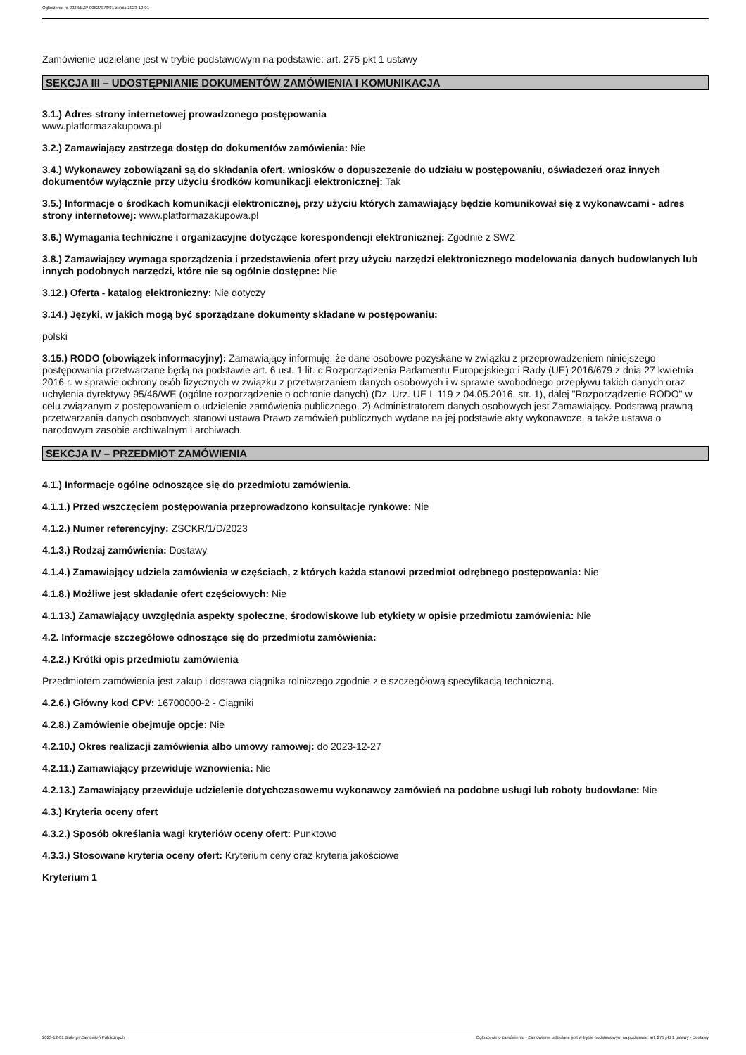Ogłoszenie nr 2023/BZP 00527978/01 z dnia 2023-12-01
Zamówienie udzielane jest w trybie podstawowym na podstawie: art. 275 pkt 1 ustawy
SEKCJA III – UDOSTĘPNIANIE DOKUMENTÓW ZAMÓWIENIA I KOMUNIKACJA
3.1.) Adres strony internetowej prowadzonego postępowania
www.platformazakupowa.pl
3.2.) Zamawiający zastrzega dostęp do dokumentów zamówienia: Nie
3.4.) Wykonawcy zobowiązani są do składania ofert, wniosków o dopuszczenie do udziału w postępowaniu, oświadczeń oraz innych dokumentów wyłącznie przy użyciu środków komunikacji elektronicznej: Tak
3.5.) Informacje o środkach komunikacji elektronicznej, przy użyciu których zamawiający będzie komunikował się z wykonawcami - adres strony internetowej: www.platformazakupowa.pl
3.6.) Wymagania techniczne i organizacyjne dotyczące korespondencji elektronicznej: Zgodnie z SWZ
3.8.) Zamawiający wymaga sporządzenia i przedstawienia ofert przy użyciu narzędzi elektronicznego modelowania danych budowlanych lub innych podobnych narzędzi, które nie są ogólnie dostępne: Nie
3.12.) Oferta - katalog elektroniczny: Nie dotyczy
3.14.) Języki, w jakich mogą być sporządzane dokumenty składane w postępowaniu:
polski
3.15.) RODO (obowiązek informacyjny): Zamawiający informuję, że dane osobowe pozyskane w związku z przeprowadzeniem niniejszego postępowania przetwarzane będą na podstawie art. 6 ust. 1 lit. c Rozporządzenia Parlamentu Europejskiego i Rady (UE) 2016/679 z dnia 27 kwietnia 2016 r. w sprawie ochrony osób fizycznych w związku z przetwarzaniem danych osobowych i w sprawie swobodnego przepływu takich danych oraz uchylenia dyrektywy 95/46/WE (ogólne rozporządzenie o ochronie danych) (Dz. Urz. UE L 119 z 04.05.2016, str. 1), dalej "Rozporządzenie RODO" w celu związanym z postępowaniem o udzielenie zamówienia publicznego. 2) Administratorem danych osobowych jest Zamawiający. Podstawą prawną przetwarzania danych osobowych stanowi ustawa Prawo zamówień publicznych wydane na jej podstawie akty wykonawcze, a także ustawa o narodowym zasobie archiwalnym i archiwach.
SEKCJA IV – PRZEDMIOT ZAMÓWIENIA
4.1.) Informacje ogólne odnoszące się do przedmiotu zamówienia.
4.1.1.) Przed wszczęciem postępowania przeprowadzono konsultacje rynkowe: Nie
4.1.2.) Numer referencyjny: ZSCKR/1/D/2023
4.1.3.) Rodzaj zamówienia: Dostawy
4.1.4.) Zamawiający udziela zamówienia w częściach, z których każda stanowi przedmiot odrębnego postępowania: Nie
4.1.8.) Możliwe jest składanie ofert częściowych: Nie
4.1.13.) Zamawiający uwzględnia aspekty społeczne, środowiskowe lub etykiety w opisie przedmiotu zamówienia: Nie
4.2. Informacje szczegółowe odnoszące się do przedmiotu zamówienia:
4.2.2.) Krótki opis przedmiotu zamówienia
Przedmiotem zamówienia jest zakup i dostawa ciągnika rolniczego zgodnie z e szczegółową specyfikacją techniczną.
4.2.6.) Główny kod CPV: 16700000-2 - Ciągniki
4.2.8.) Zamówienie obejmuje opcje: Nie
4.2.10.) Okres realizacji zamówienia albo umowy ramowej: do 2023-12-27
4.2.11.) Zamawiający przewiduje wznowienia: Nie
4.2.13.) Zamawiający przewiduje udzielenie dotychczasowemu wykonawcy zamówień na podobne usługi lub roboty budowlane: Nie
4.3.) Kryteria oceny ofert
4.3.2.) Sposób określania wagi kryteriów oceny ofert: Punktowo
4.3.3.) Stosowane kryteria oceny ofert: Kryterium ceny oraz kryteria jakościowe
Kryterium 1
2023-12-01 Biuletyn Zamówień Publicznych Ogłoszenie o zamówieniu - Zamówienie udzielane jest w trybie podstawowym na podstawie: art. 275 pkt 1 ustawy - Dostawy